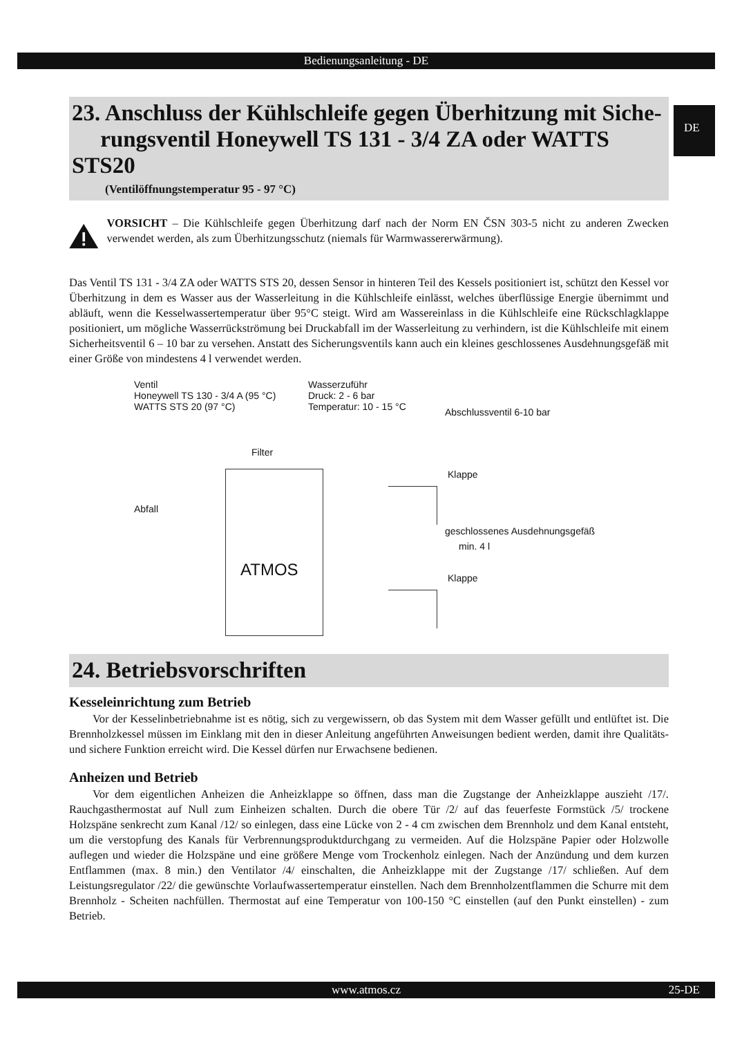Bedienungsanleitung - DE
DE
23. Anschluss der Kühlschleife gegen Überhitzung mit Siche-
rungsventil Honeywell TS 131 - 3/4 ZA oder WATTS STS20
(Ventilöffnungstemperatur 95 - 97 °C)
VORSICHT – Die Kühlschleife gegen Überhitzung darf nach der Norm EN ČSN 303-5 nicht zu anderen Zwecken verwendet werden, als zum Überhitzungsschutz (niemals für Warmwassererwärmung).
Das Ventil TS 131 - 3/4 ZA oder WATTS STS 20, dessen Sensor in hinteren Teil des Kessels positioniert ist, schützt den Kessel vor Überhitzung in dem es Wasser aus der Wasserleitung in die Kühlschleife einlässt, welches überflüssige Energie übernimmt und abläuft, wenn die Kesselwassertemperatur über 95°C steigt. Wird am Wassereinlass in die Kühlschleife eine Rückschlagklappe positioniert, um mögliche Wasserrückströmung bei Druckabfall im der Wasserleitung zu verhindern, ist die Kühlschleife mit einem Sicherheitsventil 6 – 10 bar zu versehen. Anstatt des Sicherungsventils kann auch ein kleines geschlossenes Ausdehnungsgefäß mit einer Größe von mindestens 4 l verwendet werden.
Ventil
Honeywell TS 130 - 3/4 A (95 °C)
WATTS STS 20 (97 °C)
Wasserzuführ
Druck: 2 - 6 bar
Temperatur: 10 - 15 °C
Abschlussventil 6-10 bar
Filter
Klappe
Abfall
geschlossenes Ausdehnungsgefäß
min. 4 l
Klappe
ATMOS
24. Betriebsvorschriften
Kesseleinrichtung zum Betrieb
Vor der Kesselinbetriebnahme ist es nötig, sich zu vergewissern, ob das System mit dem Wasser gefüllt und entlüftet ist. Die Brennholzkessel müssen im Einklang mit den in dieser Anleitung angeführten Anweisungen bedient werden, damit ihre Qualitäts- und sichere Funktion erreicht wird. Die Kessel dürfen nur Erwachsene bedienen.
Anheizen und Betrieb
Vor dem eigentlichen Anheizen die Anheizklappe so öffnen, dass man die Zugstange der Anheizklappe auszieht /17/. Rauchgasthermostat auf Null zum Einheizen schalten. Durch die obere Tür /2/ auf das feuerfeste Formstück /5/ trockene Holzspäne senkrecht zum Kanal /12/ so einlegen, dass eine Lücke von 2 - 4 cm zwischen dem Brennholz und dem Kanal entsteht, um die verstopfung des Kanals für Verbrennungsproduktdurchgang zu vermeiden. Auf die Holzspäne Papier oder Holzwolle auflegen und wieder die Holzspäne und eine größere Menge vom Trockenholz einlegen. Nach der Anzündung und dem kurzen Entflammen (max. 8 min.) den Ventilator /4/ einschalten, die Anheizklappe mit der Zugstange /17/ schließen. Auf dem Leistungsregulator /22/ die gewünschte Vorlaufwassertemperatur einstellen. Nach dem Brennholzentflammen die Schurre mit dem Brennholz - Scheiten nachfüllen. Thermostat auf eine Temperatur von 100-150 °C einstellen (auf den Punkt einstellen) - zum Betrieb.
www.atmos.cz 25-DE